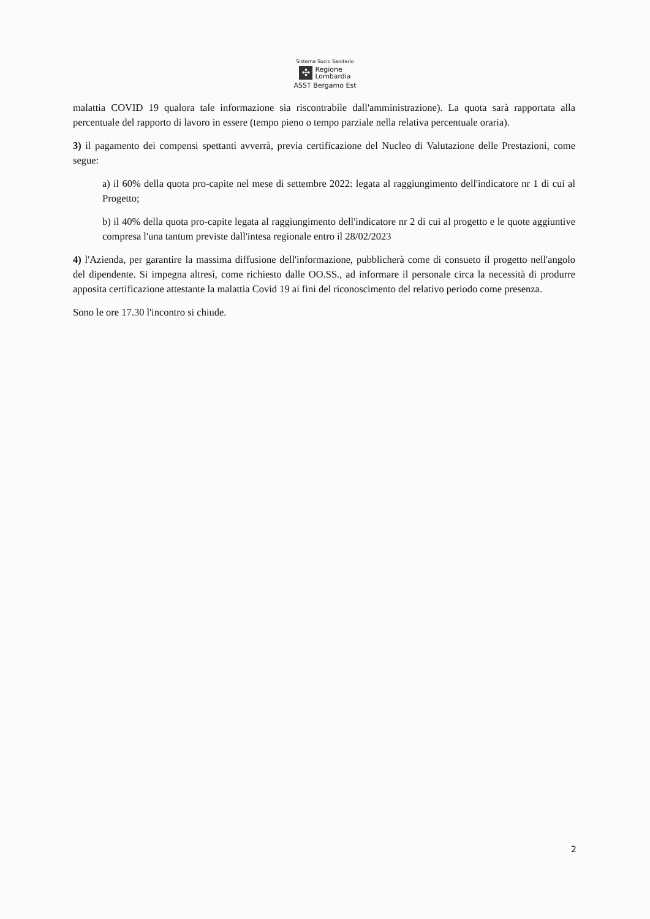Sistema Socio Sanitario
✣
Regione
Lombardia
ASST Bergamo Est
malattia COVID 19 qualora tale informazione sia riscontrabile dall'amministrazione). La quota sarà rapportata alla percentuale del rapporto di lavoro in essere (tempo pieno o tempo parziale nella relativa percentuale oraria).
3) il pagamento dei compensi spettanti avverrà, previa certificazione del Nucleo di Valutazione delle Prestazioni, come segue:
a) il 60% della quota pro-capite nel mese di settembre 2022: legata al raggiungimento dell'indicatore nr 1 di cui al Progetto;
b) il 40% della quota pro-capite legata al raggiungimento dell'indicatore nr 2 di cui al progetto e le quote aggiuntive compresa l'una tantum previste dall'intesa regionale entro il 28/02/2023
4) l'Azienda, per garantire la massima diffusione dell'informazione, pubblicherà come di consueto il progetto nell'angolo del dipendente. Si impegna altresì, come richiesto dalle OO.SS., ad informare il personale circa la necessità di produrre apposita certificazione attestante la malattia Covid 19 ai fini del riconoscimento del relativo periodo come presenza.
Sono le ore 17.30 l'incontro si chiude.
2